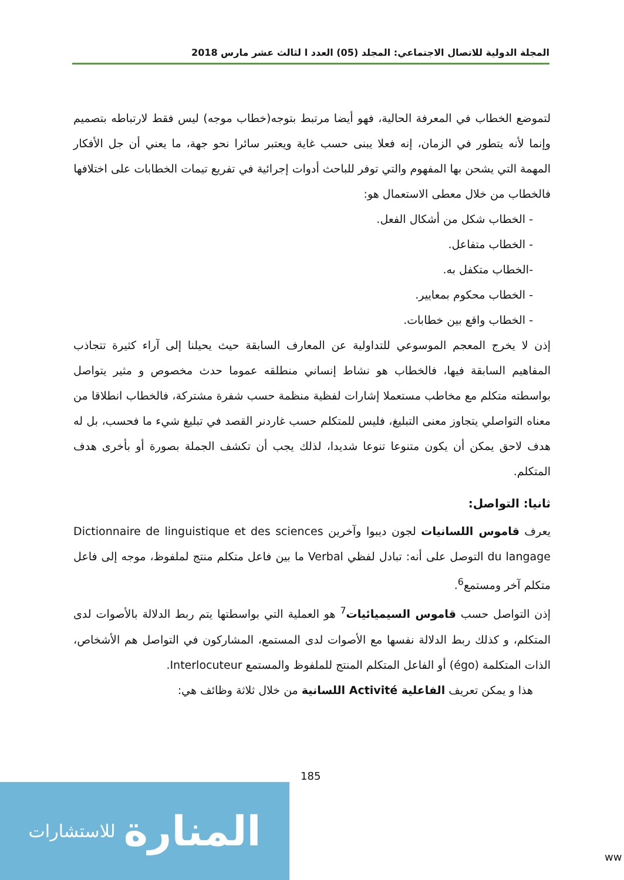المجلة الدولية للاتصال الاجتماعي: المجلد (05) العدد ا لثالث عشر مارس 2018
لتموضع الخطاب في المعرفة الحالية، فهو أيضا مرتبط بتوجه(خطاب موجه) ليس فقط لارتباطه بتصميم وإنما لأنه يتطور في الزمان، إنه فعلا يبنى حسب غاية ويعتبر سائرا نحو جهة، ما يعني أن جل الأفكار المهمة التي يشحن بها المفهوم والتي توفر للباحث أدوات إجرائية في تفريع تيمات الخطابات على اختلافها
فالخطاب من خلال معطى الاستعمال هو:
- الخطاب شكل من أشكال الفعل.
- الخطاب متفاعل.
-الخطاب متكفل به.
- الخطاب محكوم بمعايير.
- الخطاب واقع بين خطابات.
إذن لا يخرج المعجم الموسوعي للتداولية عن المعارف السابقة حيث يحيلنا إلى آراء كثيرة تتجاذب المفاهيم السابقة فيها، فالخطاب هو نشاط إنساني منطلقه عموما حدث مخصوص و مثير يتواصل بواسطته متكلم مع مخاطب مستعملا إشارات لفظية منظمة حسب شفرة مشتركة، فالخطاب انطلاقا من معناه التواصلي يتجاوز معنى التبليغ، فليس للمتكلم حسب غاردنر القصد في تبليغ شيء ما فحسب، بل له هدف لاحق يمكن أن يكون متنوعا تنوعا شديدا، لذلك يجب أن تكشف الجملة بصورة أو بأخرى هدف المتكلم.
ثانيا: التواصل:
يعرف قاموس اللسانيات لجون ديبوا وآخرين Dictionnaire de linguistique et des sciences du langage التوصل على أنه: تبادل لفظي Verbal ما بين فاعل متكلم منتج لملفوظ، موجه إلى فاعل متكلم آخر ومستمع<sup>6</sup>.
إذن التواصل حسب قاموس السيميائيات<sup>7</sup> هو العملية التي بواسطتها يتم ربط الدلالة بالأصوات لدى المتكلم، و كذلك ربط الدلالة نفسها مع الأصوات لدى المستمع، المشاركون في التواصل هم الأشخاص، الذات المتكلمة (égo) أو الفاعل المتكلم المنتج للملفوظ والمستمع Interlocuteur.
هذا و يمكن تعريف الفاعلية Activité اللسانية من خلال ثلاثة وظائف هي:
185
المنارة للاستشارات
ww